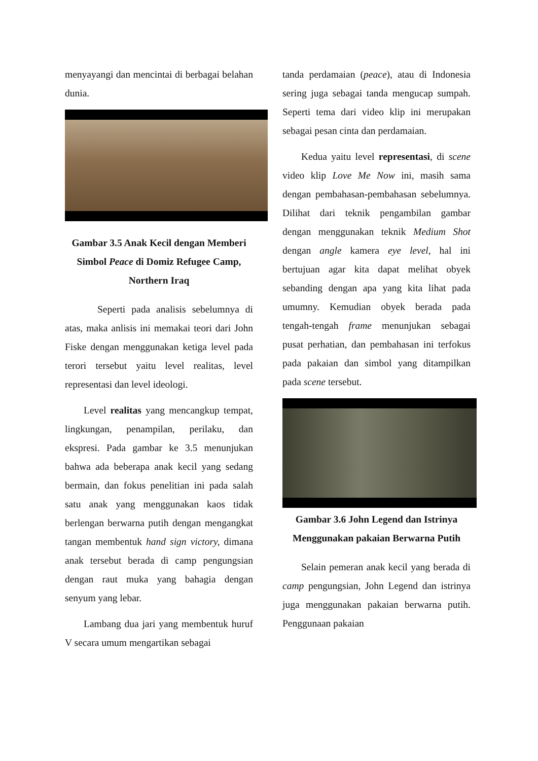menyayangi dan mencintai di berbagai belahan dunia.
Gambar 3.5 Anak Kecil dengan Memberi Simbol Peace di Domiz Refugee Camp, Northern Iraq
Seperti pada analisis sebelumnya di atas, maka anlisis ini memakai teori dari John Fiske dengan menggunakan ketiga level pada terori tersebut yaitu level realitas, level representasi dan level ideologi.
Level realitas yang mencangkup tempat, lingkungan, penampilan, perilaku, dan ekspresi. Pada gambar ke 3.5 menunjukan bahwa ada beberapa anak kecil yang sedang bermain, dan fokus penelitian ini pada salah satu anak yang menggunakan kaos tidak berlengan berwarna putih dengan mengangkat tangan membentuk hand sign victory, dimana anak tersebut berada di camp pengungsian dengan raut muka yang bahagia dengan senyum yang lebar.
Lambang dua jari yang membentuk huruf V secara umum mengartikan sebagai
tanda perdamaian (peace), atau di Indonesia sering juga sebagai tanda mengucap sumpah. Seperti tema dari video klip ini merupakan sebagai pesan cinta dan perdamaian.
Kedua yaitu level representasi, di scene video klip Love Me Now ini, masih sama dengan pembahasan-pembahasan sebelumnya. Dilihat dari teknik pengambilan gambar dengan menggunakan teknik Medium Shot dengan angle kamera eye level, hal ini bertujuan agar kita dapat melihat obyek sebanding dengan apa yang kita lihat pada umumny. Kemudian obyek berada pada tengah-tengah frame menunjukan sebagai pusat perhatian, dan pembahasan ini terfokus pada pakaian dan simbol yang ditampilkan pada scene tersebut.
Gambar 3.6 John Legend dan Istrinya Menggunakan pakaian Berwarna Putih
Selain pemeran anak kecil yang berada di camp pengungsian, John Legend dan istrinya juga menggunakan pakaian berwarna putih. Penggunaan pakaian